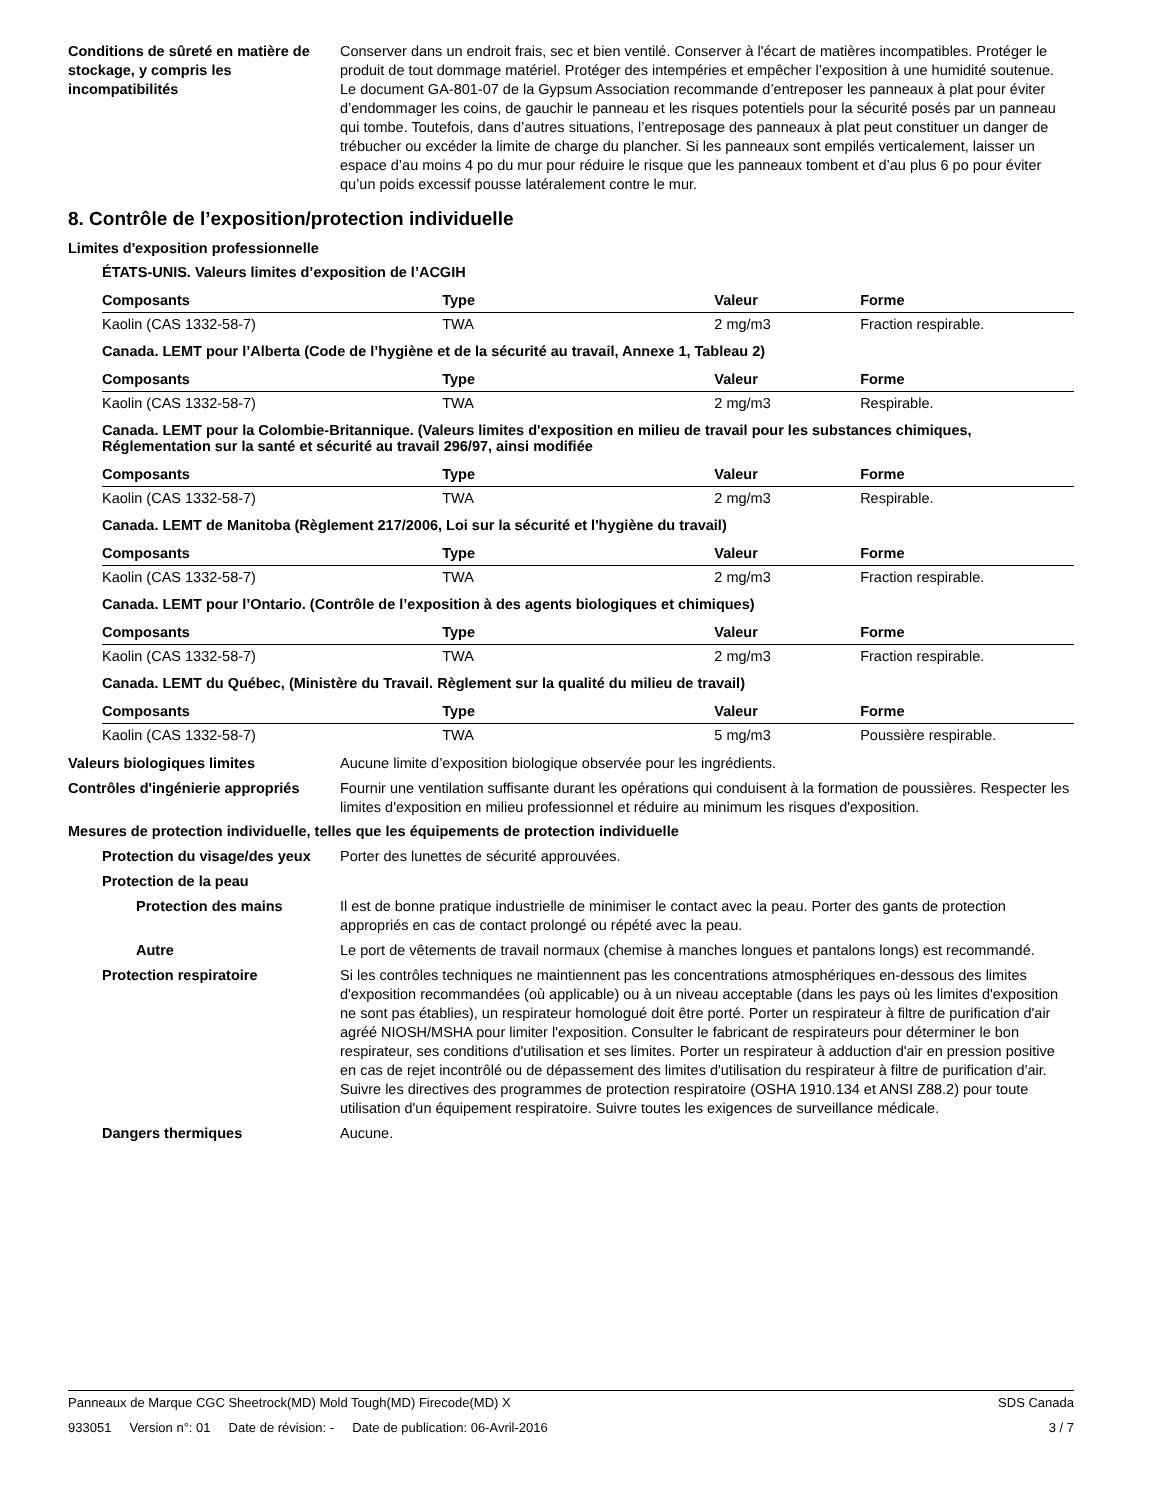Conditions de sûreté en matière de stockage, y compris les incompatibilités
Conserver dans un endroit frais, sec et bien ventilé. Conserver à l'écart de matières incompatibles. Protéger le produit de tout dommage matériel. Protéger des intempéries et empêcher l’exposition à une humidité soutenue. Le document GA-801-07 de la Gypsum Association recommande d’entreposer les panneaux à plat pour éviter d’endommager les coins, de gauchir le panneau et les risques potentiels pour la sécurité posés par un panneau qui tombe. Toutefois, dans d’autres situations, l’entreposage des panneaux à plat peut constituer un danger de trébucher ou excéder la limite de charge du plancher. Si les panneaux sont empilés verticalement, laisser un espace d’au moins 4 po du mur pour réduire le risque que les panneaux tombent et d’au plus 6 po pour éviter qu’un poids excessif pousse latéralement contre le mur.
8. Contrôle de l’exposition/protection individuelle
Limites d'exposition professionnelle
ÉTATS-UNIS. Valeurs limites d’exposition de l’ACGIH
| Composants | Type | Valeur | Forme |
| --- | --- | --- | --- |
| Kaolin (CAS 1332-58-7) | TWA | 2 mg/m3 | Fraction respirable. |
Canada. LEMT pour l’Alberta (Code de l’hygiène et de la sécurité au travail, Annexe 1, Tableau 2)
| Composants | Type | Valeur | Forme |
| --- | --- | --- | --- |
| Kaolin (CAS 1332-58-7) | TWA | 2 mg/m3 | Respirable. |
Canada. LEMT pour la Colombie-Britannique. (Valeurs limites d'exposition en milieu de travail pour les substances chimiques, Réglementation sur la santé et sécurité au travail 296/97, ainsi modifiée
| Composants | Type | Valeur | Forme |
| --- | --- | --- | --- |
| Kaolin (CAS 1332-58-7) | TWA | 2 mg/m3 | Respirable. |
Canada. LEMT de Manitoba (Règlement 217/2006, Loi sur la sécurité et l'hygiène du travail)
| Composants | Type | Valeur | Forme |
| --- | --- | --- | --- |
| Kaolin (CAS 1332-58-7) | TWA | 2 mg/m3 | Fraction respirable. |
Canada. LEMT pour l’Ontario. (Contrôle de l’exposition à des agents biologiques et chimiques)
| Composants | Type | Valeur | Forme |
| --- | --- | --- | --- |
| Kaolin (CAS 1332-58-7) | TWA | 2 mg/m3 | Fraction respirable. |
Canada. LEMT du Québec, (Ministère du Travail. Règlement sur la qualité du milieu de travail)
| Composants | Type | Valeur | Forme |
| --- | --- | --- | --- |
| Kaolin (CAS 1332-58-7) | TWA | 5 mg/m3 | Poussière respirable. |
Valeurs biologiques limites Aucune limite d’exposition biologique observée pour les ingrédients.
Contrôles d'ingénierie appropriés
Fournir une ventilation suffisante durant les opérations qui conduisent à la formation de poussières. Respecter les limites d'exposition en milieu professionnel et réduire au minimum les risques d'exposition.
Mesures de protection individuelle, telles que les équipements de protection individuelle
Protection du visage/des yeux Porter des lunettes de sécurité approuvées.
Protection de la peau
Protection des mains Il est de bonne pratique industrielle de minimiser le contact avec la peau. Porter des gants de protection appropriés en cas de contact prolongé ou répété avec la peau.
Autre Le port de vêtements de travail normaux (chemise à manches longues et pantalons longs) est recommandé.
Protection respiratoire Si les contrôles techniques ne maintiennent pas les concentrations atmosphériques en-dessous des limites d'exposition recommandées (où applicable) ou à un niveau acceptable (dans les pays où les limites d'exposition ne sont pas établies), un respirateur homologué doit être porté. Porter un respirateur à filtre de purification d'air agréé NIOSH/MSHA pour limiter l'exposition. Consulter le fabricant de respirateurs pour déterminer le bon respirateur, ses conditions d'utilisation et ses limites. Porter un respirateur à adduction d'air en pression positive en cas de rejet incontrôlé ou de dépassement des limites d'utilisation du respirateur à filtre de purification d'air. Suivre les directives des programmes de protection respiratoire (OSHA 1910.134 et ANSI Z88.2) pour toute utilisation d'un équipement respiratoire. Suivre toutes les exigences de surveillance médicale.
Dangers thermiques Aucune.
Panneaux de Marque CGC Sheetrock(MD) Mold Tough(MD) Firecode(MD) X SDS Canada
933051 Version n°: 01 Date de révision: - Date de publication: 06-Avril-2016 3 / 7